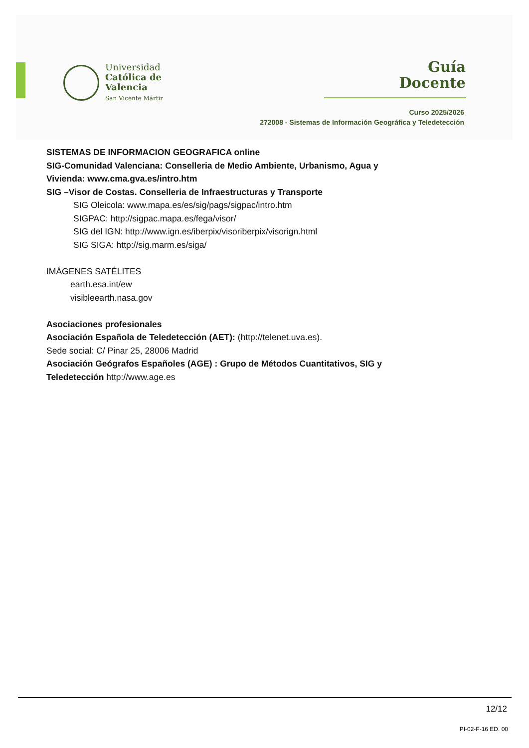Universidad
Católica de
Valencia
San Vicente Mártir
Guía
Docente
Curso 2025/2026
272008 - Sistemas de Información Geográfica y Teledetección
SISTEMAS DE INFORMACION GEOGRAFICA online
SIG-Comunidad Valenciana: Conselleria de Medio Ambiente, Urbanismo, Agua y
Vivienda: www.cma.gva.es/intro.htm
SIG –Visor de Costas. Conselleria de Infraestructuras y Transporte
SIG Oleicola: www.mapa.es/es/sig/pags/sigpac/intro.htm
SIGPAC: http://sigpac.mapa.es/fega/visor/
SIG del IGN: http://www.ign.es/iberpix/visoriberpix/visorign.html
SIG SIGA: http://sig.marm.es/siga/
IMÁGENES SATÉLITES
earth.esa.int/ew
visibleearth.nasa.gov
Asociaciones profesionales
Asociación Española de Teledetección (AET): (http://telenet.uva.es).
Sede social: C/ Pinar 25, 28006 Madrid
Asociación Geógrafos Españoles (AGE) : Grupo de Métodos Cuantitativos, SIG y
Teledetección http://www.age.es
12/12
PI-02-F-16 ED. 00